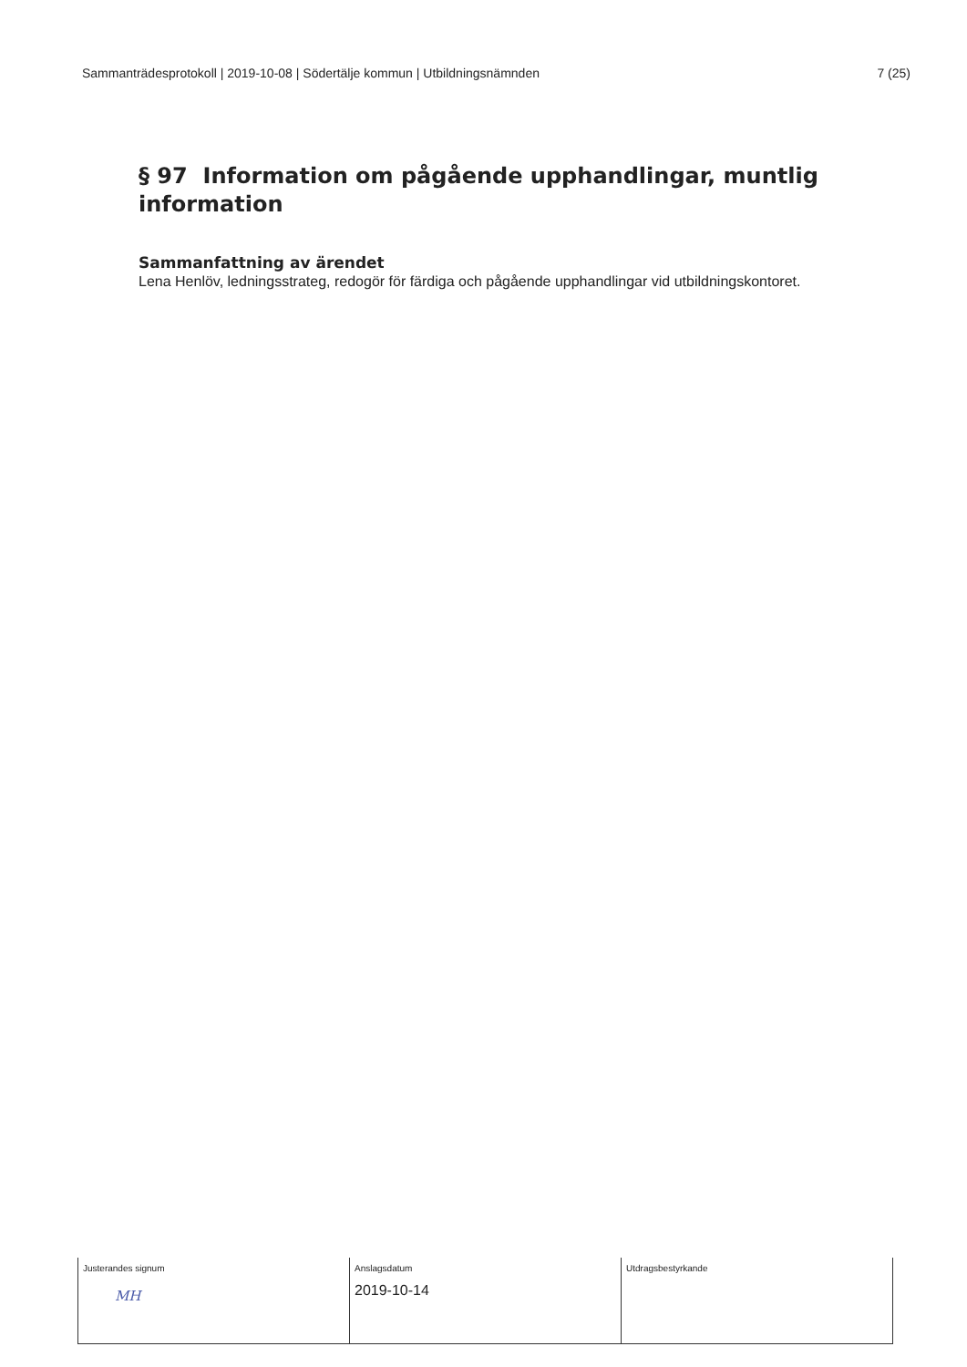Sammanträdesprotokoll | 2019-10-08 | Södertälje kommun | Utbildningsnämnden 7 (25)
§ 97 Information om pågående upphandlingar, muntlig information
Sammanfattning av ärendet
Lena Henlöv, ledningsstrateg, redogör för färdiga och pågående upphandlingar vid utbildningskontoret.
| Justerandes signum MH | Anslagsdatum 2019-10-14 | Utdragsbestyrkande |